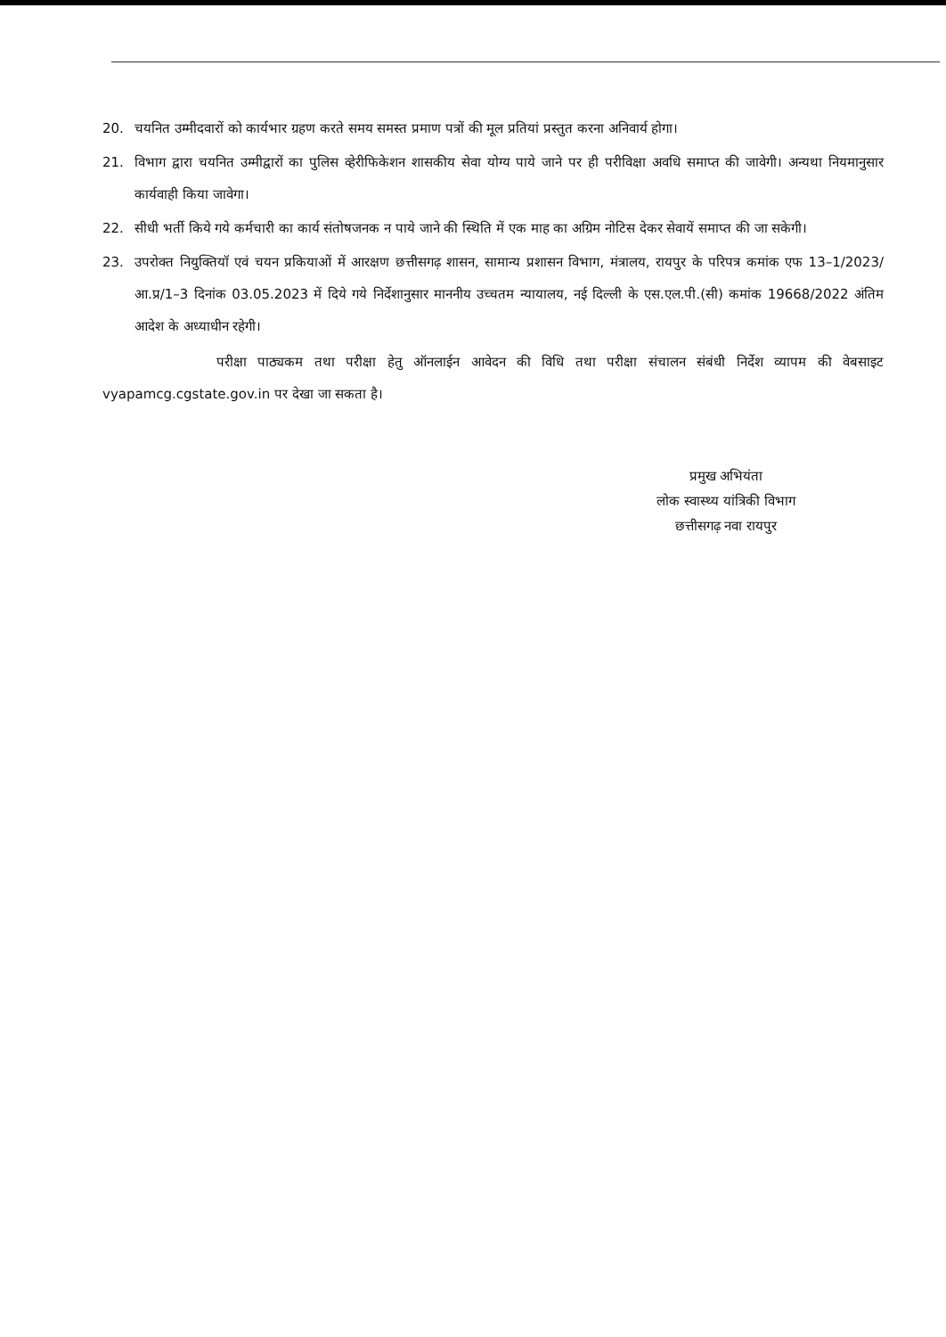20. चयनित उम्मीदवारों को कार्यभार ग्रहण करते समय समस्त प्रमाण पत्रों की मूल प्रतियां प्रस्तुत करना अनिवार्य होगा।
21. विभाग द्वारा चयनित उम्मीद्वारों का पुलिस व्हेरीफिकेशन शासकीय सेवा योग्य पाये जाने पर ही परीविक्षा अवधि समाप्त की जावेगी। अन्यथा नियमानुसार कार्यवाही किया जावेगा।
22. सीधी भर्ती किये गये कर्मचारी का कार्य संतोषजनक न पाये जाने की स्थिति में एक माह का अग्रिम नोटिस देकर सेवायें समाप्त की जा सकेगी।
23. उपरोक्त नियुक्तियॉ एवं चयन प्रकियाओं में आरक्षण छत्तीसगढ़ शासन, सामान्य प्रशासन विभाग, मंत्रालय, रायपुर के परिपत्र कमांक एफ 13–1/2023/आ.प्र/1–3 दिनांक 03.05.2023 में दिये गये निर्देशानुसार माननीय उच्चतम न्यायालय, नई दिल्ली के एस.एल.पी.(सी) कमांक 19668/2022 अंतिम आदेश के अध्याधीन रहेगी।
परीक्षा पाठ्यकम तथा परीक्षा हेतु ऑनलाईन आवेदन की विधि तथा परीक्षा संचालन संबंधी निर्देश व्यापम की वेबसाइट vyapamcg.cgstate.gov.in पर देखा जा सकता है।
प्रमुख अभियंता
लोक स्वास्थ्य यांत्रिकी विभाग
छत्तीसगढ़ नवा रायपुर